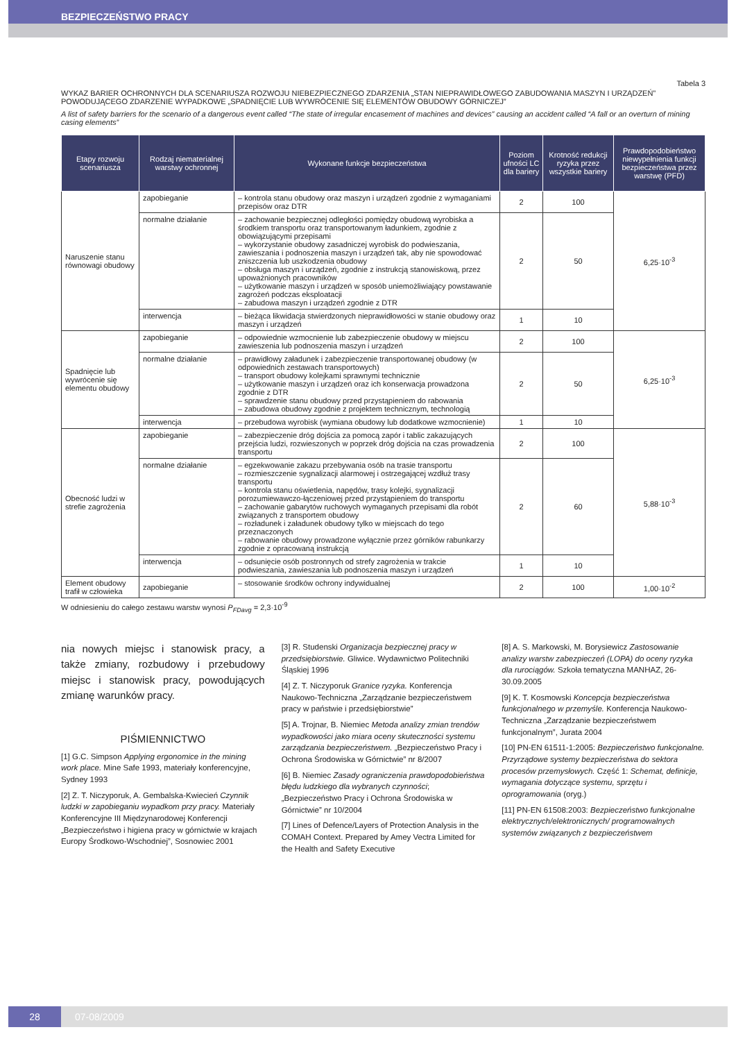BEZPIECZEŃSTWO PRACY
Tabela 3
WYKAZ BARIER OCHRONNYCH DLA SCENARIUSZA ROZWOJU NIEBEZPIECZNEGO ZDARZENIA „STAN NIEPRAWIDŁOWEGO ZABUDOWANIA MASZYN I URZĄDZEŃ” POWODUJĄCEGO ZDARZENIE WYPADKOWE „SPADNIĘCIE LUB WYWRÓCENIE SIĘ ELEMENTÓW OBUDOWY GÓRNICZEJ”
A list of safety barriers for the scenario of a dangerous event called “The state of irregular encasement of machines and devices” causing an accident called “A fall or an overturn of mining casing elements”
| Etapy rozwoju scenariusza | Rodzaj niematerialnej warstwy ochronnej | Wykonane funkcje bezpieczeństwa | Poziom ufności LC dla bariery | Krotność redukcji ryzyka przez wszystkie bariery | Prawdopodobieństwo niewypełnienia funkcji bezpieczeństwa przez warstwę (PFD) |
| --- | --- | --- | --- | --- | --- |
| Naruszenie stanu równowagi obudowy | zapobieganie | – kontrola stanu obudowy oraz maszyn i urządzeń zgodnie z wymaganiami przepisów oraz DTR | 2 | 100 | 6,25·10<sup>-3</sup> |
| | normalne działanie | – zachowanie bezpiecznej odległości pomiędzy obudową wyrobiska a środkiem transportu oraz transportowanym ładunkiem, zgodnie z obowiązującymi przepisami – wykorzystanie obudowy zasadniczej wyrobisk do podwieszania, zawieszania i podnoszenia maszyn i urządzeń tak, aby nie spowodować zniszczenia lub uszkodzenia obudowy – obsługa maszyn i urządzeń, zgodnie z instrukcją stanowiskową, przez upoważnionych pracowników – użytkowanie maszyn i urządzeń w sposób uniemożliwiający powstawanie zagrożeń podczas eksploatacji – zabudowa maszyn i urządzeń zgodnie z DTR | 2 | 50 | |
| | interwencja | – bieżąca likwidacja stwierdzonych nieprawidłowości w stanie obudowy oraz maszyn i urządzeń | 1 | 10 | |
| Spadnięcie lub wywrócenie się elementu obudowy | zapobieganie | – odpowiednie wzmocnienie lub zabezpieczenie obudowy w miejscu zawieszenia lub podnoszenia maszyn i urządzeń | 2 | 100 | 6,25·10<sup>-3</sup> |
| | normalne działanie | – prawidłowy załadunek i zabezpieczenie transportowanej obudowy (w odpowiednich zestawach transportowych) – transport obudowy kolejkami sprawnymi technicznie – użytkowanie maszyn i urządzeń oraz ich konserwacja prowadzona zgodnie z DTR – sprawdzenie stanu obudowy przed przystąpieniem do rabowania – zabudowa obudowy zgodnie z projektem technicznym, technologią | 2 | 50 | |
| | interwencja | – przebudowa wyrobisk (wymiana obudowy lub dodatkowe wzmocnienie) | 1 | 10 | |
| Obecność ludzi w strefie zagrożenia | zapobieganie | – zabezpieczenie dróg dojścia za pomocą zapór i tablic zakazujących przejścia ludzi, rozwieszonych w poprzek dróg dojścia na czas prowadzenia transportu | 2 | 100 | 5,88·10<sup>-3</sup> |
| | normalne działanie | – egzekwowanie zakazu przebywania osób na trasie transportu – rozmieszczenie sygnalizacji alarmowej i ostrzegającej wzdłuż trasy transportu – kontrola stanu oświetlenia, napędów, trasy kolejki, sygnalizacji porozumiewawczo-łączeniowej przed przystąpieniem do transportu – zachowanie gabarytów ruchowych wymaganych przepisami dla robót związanych z transportem obudowy – rozładunek i załadunek obudowy tylko w miejscach do tego przeznaczonych – rabowanie obudowy prowadzone wyłącznie przez górników rabunkarzy zgodnie z opracowaną instrukcją | 2 | 60 | |
| | interwencja | – odsunięcie osób postronnych od strefy zagrożenia w trakcie podwieszania, zawieszania lub podnoszenia maszyn i urządzeń | 1 | 10 | |
| Element obudowy trafił w człowieka | zapobieganie | – stosowanie środków ochrony indywidualnej | 2 | 100 | 1,00·10<sup>-2</sup> |
W odniesieniu do całego zestawu warstw wynosi P<sub>FDavg</sub> = 2,3·10<sup>-9</sup>
nia nowych miejsc i stanowisk pracy, a także zmiany, rozbudowy i przebudowy miejsc i stanowisk pracy, powodujących zmianę warunków pracy.
PIŚMIENNICTWO
[1] G.C. Simpson Applying ergonomice in the mining work place. Mine Safe 1993, materiały konferencyjne, Sydney 1993
[2] Z. T. Niczyporuk, A. Gembalska-Kwiecień Czynnik ludzki w zapobieganiu wypadkom przy pracy. Materiały Konferencyjne III Międzynarodowej Konferencji „Bezpieczeństwo i higiena pracy w górnictwie w krajach Europy Środkowo-Wschodniej”, Sosnowiec 2001
[3] R. Studenski Organizacja bezpiecznej pracy w przedsiębiorstwie. Gliwice. Wydawnictwo Politechniki Śląskiej 1996
[4] Z. T. Niczyporuk Granice ryzyka. Konferencja Naukowo-Techniczna „Zarządzanie bezpieczeństwem pracy w państwie i przedsiębiorstwie”
[5] A. Trojnar, B. Niemiec Metoda analizy zmian trendów wypadkowości jako miara oceny skuteczności systemu zarządzania bezpieczeństwem. „Bezpieczeństwo Pracy i Ochrona Środowiska w Górnictwie” nr 8/2007
[6] B. Niemiec Zasady ograniczenia prawdopodobieństwa błędu ludzkiego dla wybranych czynności; „Bezpieczeństwo Pracy i Ochrona Środowiska w Górnictwie” nr 10/2004
[7] Lines of Defence/Layers of Protection Analysis in the COMAH Context. Prepared by Amey Vectra Limited for the Health and Safety Executive
[8] A. S. Markowski, M. Borysiewicz Zastosowanie analizy warstw zabezpieczeń (LOPA) do oceny ryzyka dla rurociągów. Szkoła tematyczna MANHAZ, 26-30.09.2005
[9] K. T. Kosmowski Koncepcja bezpieczeństwa funkcjonalnego w przemyśle. Konferencja Naukowo-Techniczna „Zarządzanie bezpieczeństwem funkcjonalnym”, Jurata 2004
[10] PN-EN 61511-1:2005: Bezpieczeństwo funkcjonalne. Przyrządowe systemy bezpieczeństwa do sektora procesów przemysłowych. Część 1: Schemat, definicje, wymagania dotyczące systemu, sprzętu i oprogramowania (oryg.)
[11] PN-EN 61508:2003: Bezpieczeństwo funkcjonalne elektrycznych/elektronicznych/ programowalnych systemów związanych z bezpieczeństwem
28
07-08/2009